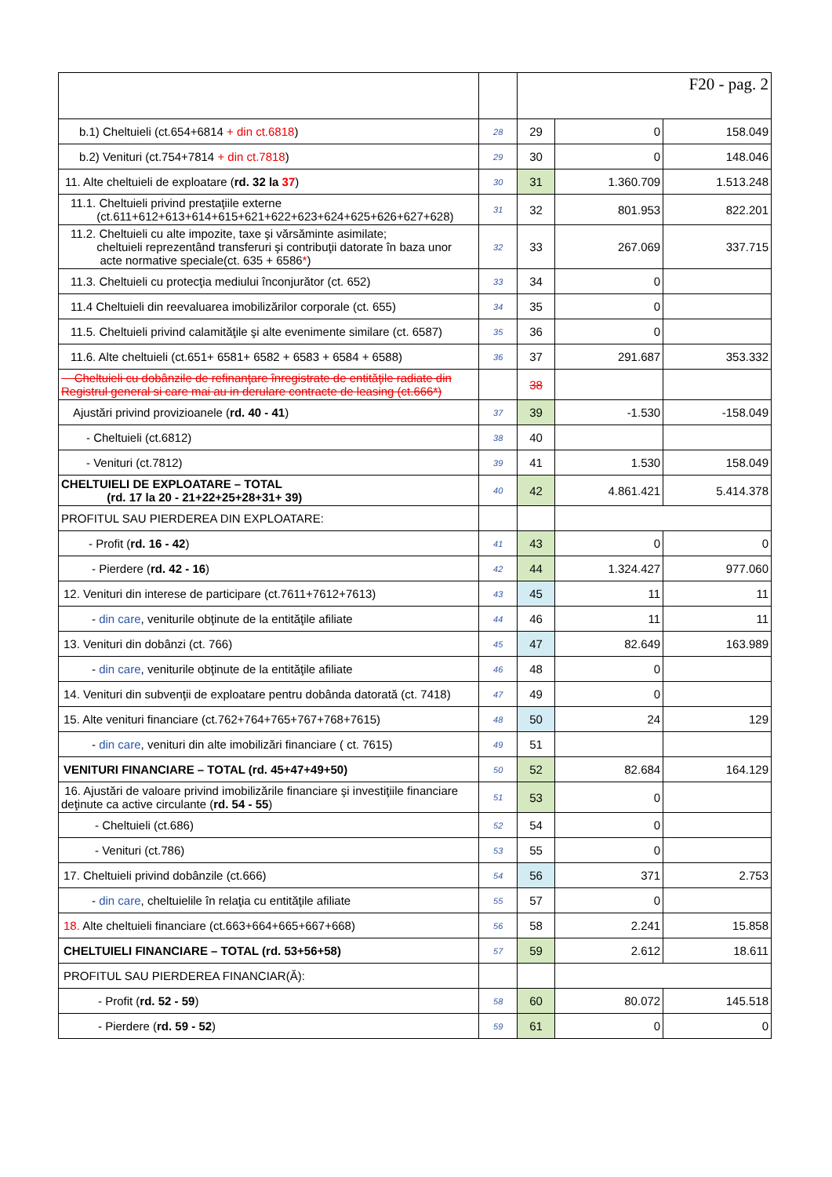| | | F20 - pag. 2 | | |
| b.1) Cheltuieli (ct.654+6814 + din ct.6818 ) | 28 | 29 | 0 | 158.049 |
| b.2) Venituri (ct.754+7814 + din ct.7818 ) | 29 | 30 | 0 | 148.046 |
| 11. Alte cheltuieli de exploatare ( rd. 32 la 37 ) | 30 | 31 | 1.360.709 | 1.513.248 |
| 11.1. Cheltuieli privind prestaţiile externe (ct.611+612+613+614+615+621+622+623+624+625+626+627+628) | 31 | 32 | 801.953 | 822.201 |
| 11.2. Cheltuieli cu alte impozite, taxe şi vărsăminte asimilate; cheltuieli reprezentând transferuri şi contribuţii datorate în baza unor acte normative speciale(ct. 635 + 6586 * ) | 32 | 33 | 267.069 | 337.715 |
| 11.3. Cheltuieli cu protecţia mediului înconjurător (ct. 652) | 33 | 34 | 0 | |
| 11.4 Cheltuieli din reevaluarea imobilizărilor corporale (ct. 655) | 34 | 35 | 0 | |
| 11.5. Cheltuieli privind calamităţile şi alte evenimente similare (ct. 6587) | 35 | 36 | 0 | |
| 11.6. Alte cheltuieli (ct.651+ 6581+ 6582 + 6583 + 6584 + 6588) | 36 | 37 | 291.687 | 353.332 |
| Cheltuieli cu dobânzile de refinanţare înregistrate de entităţile radiate din Registrul general si care mai au in derulare contracte de leasing (ct.666*) | | 38 | | |
| Ajustări privind provizioanele ( rd. 40 - 41 ) | 37 | 39 | -1.530 | -158.049 |
| - Cheltuieli (ct.6812) | 38 | 40 | | |
| - Venituri (ct.7812) | 39 | 41 | 1.530 | 158.049 |
| CHELTUIELI DE EXPLOATARE – TOTAL (rd. 17 la 20 - 21+22+25+28+31+ 39) | 40 | 42 | 4.861.421 | 5.414.378 |
| PROFITUL SAU PIERDEREA DIN EXPLOATARE: | | | | |
| - Profit ( rd. 16 - 42 ) | 41 | 43 | 0 | 0 |
| - Pierdere ( rd. 42 - 16 ) | 42 | 44 | 1.324.427 | 977.060 |
| 12. Venituri din interese de participare (ct.7611+7612+7613) | 43 | 45 | 11 | 11 |
| - din care , veniturile obţinute de la entităţile afiliate | 44 | 46 | 11 | 11 |
| 13. Venituri din dobânzi (ct. 766) | 45 | 47 | 82.649 | 163.989 |
| - din care , veniturile obţinute de la entităţile afiliate | 46 | 48 | 0 | |
| 14. Venituri din subvenţii de exploatare pentru dobânda datorată (ct. 7418) | 47 | 49 | 0 | |
| 15. Alte venituri financiare (ct.762+764+765+767+768+7615) | 48 | 50 | 24 | 129 |
| - din care , venituri din alte imobilizări financiare ( ct. 7615) | 49 | 51 | | |
| VENITURI FINANCIARE – TOTAL (rd. 45+47+49+50) | 50 | 52 | 82.684 | 164.129 |
| 16. Ajustări de valoare privind imobilizările financiare şi investiţiile financiare deţinute ca active circulante ( rd. 54 - 55 ) | 51 | 53 | 0 | |
| - Cheltuieli (ct.686) | 52 | 54 | 0 | |
| - Venituri (ct.786) | 53 | 55 | 0 | |
| 17. Cheltuieli privind dobânzile (ct.666) | 54 | 56 | 371 | 2.753 |
| - din care , cheltuielile în relaţia cu entităţile afiliate | 55 | 57 | 0 | |
| 18. Alte cheltuieli financiare (ct.663+664+665+667+668) | 56 | 58 | 2.241 | 15.858 |
| CHELTUIELI FINANCIARE – TOTAL (rd. 53+56+58) | 57 | 59 | 2.612 | 18.611 |
| PROFITUL SAU PIERDEREA FINANCIAR(Ă): | | | | |
| - Profit ( rd. 52 - 59 ) | 58 | 60 | 80.072 | 145.518 |
| - Pierdere ( rd. 59 - 52 ) | 59 | 61 | 0 | 0 |